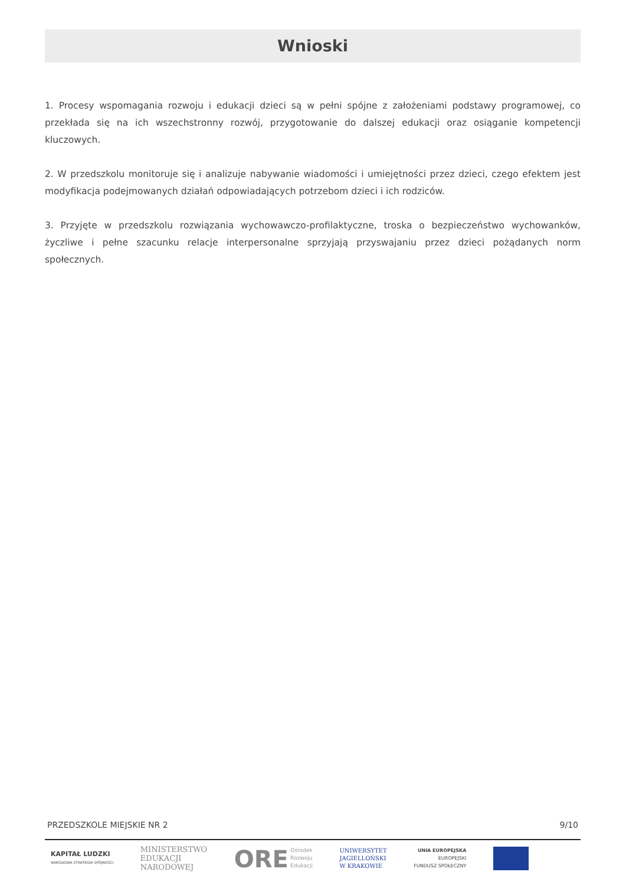Wnioski
1. Procesy wspomagania rozwoju i edukacji dzieci są w pełni spójne z założeniami podstawy programowej, co przekłada się na ich wszechstronny rozwój, przygotowanie do dalszej edukacji oraz osiąganie kompetencji kluczowych.
2. W przedszkolu monitoruje się i analizuje nabywanie wiadomości i umiejętności przez dzieci, czego efektem jest modyfikacja podejmowanych działań odpowiadających potrzebom dzieci i ich rodziców.
3. Przyjęte w przedszkolu rozwiązania wychowawczo-profilaktyczne, troska o bezpieczeństwo wychowanków, życzliwe i pełne szacunku relacje interpersonalne sprzyjają przyswajaniu przez dzieci pożądanych norm społecznych.
PRZEDSZKOLE MIEJSKIE NR 2 9/10
KAPITAŁ LUDZKI
NARODOWA STRATEGIA SPÓJNOŚCI
MINISTERSTWO
EDUKACJI
NARODOWEJ
ORE Ośrodek
Rozwoju
Edukacji
UNIWERSYTET
JAGIELLOŃSKI
W KRAKOWIE
UNIA EUROPEJSKA
EUROPEJSKI
FUNDUSZ SPOŁECZNY